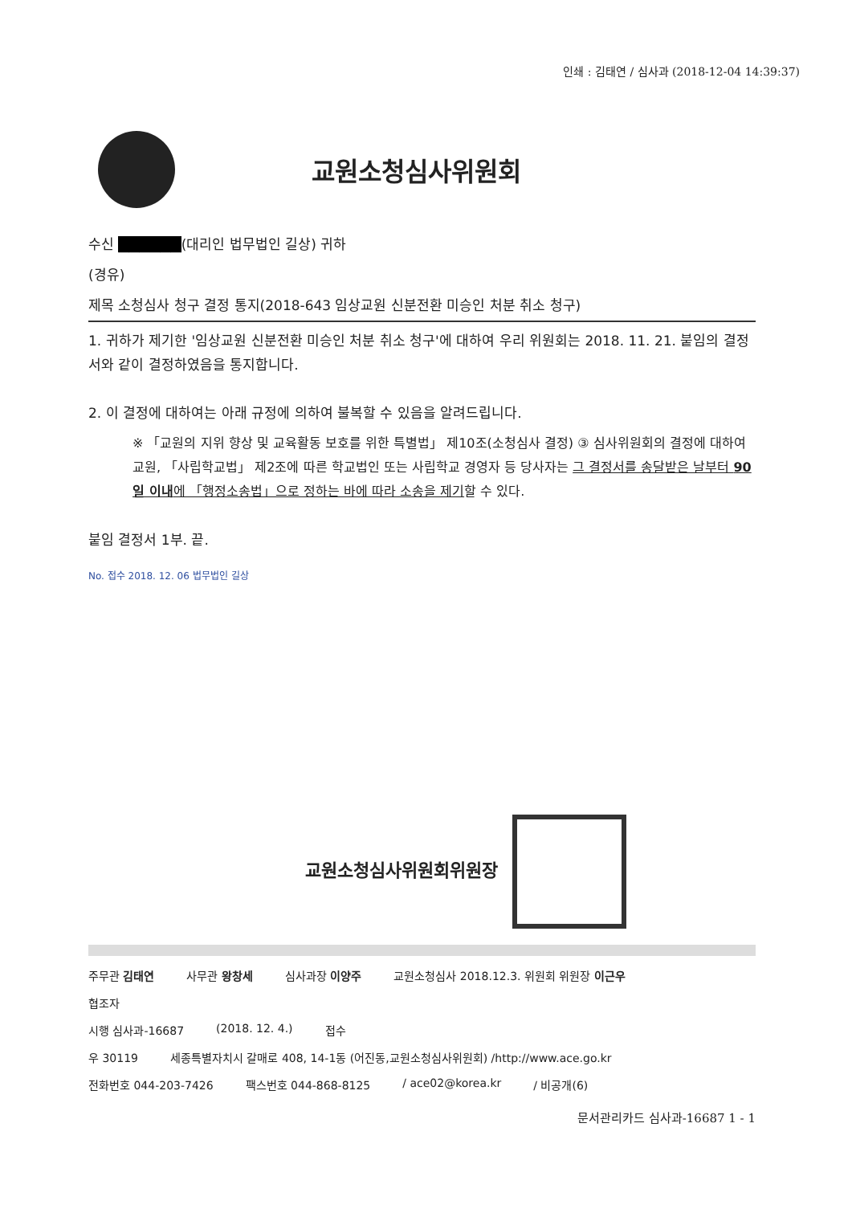인쇄 : 김태연 / 심사과 (2018-12-04 14:39:37)
교원소청심사위원회
수신 ██████(대리인 법무법인 길상) 귀하
(경유)
제목 소청심사 청구 결정 통지(2018-643 임상교원 신분전환 미승인 처분 취소 청구)
1. 귀하가 제기한 '임상교원 신분전환 미승인 처분 취소 청구'에 대하여 우리 위원회는 2018. 11. 21. 붙임의 결정서와 같이 결정하였음을 통지합니다.
2. 이 결정에 대하여는 아래 규정에 의하여 불복할 수 있음을 알려드립니다.
※ 「교원의 지위 향상 및 교육활동 보호를 위한 특별법」 제10조(소청심사 결정) ③ 심사위원회의 결정에 대하여 교원, 「사립학교법」 제2조에 따른 학교법인 또는 사립학교 경영자 등 당사자는 그 결정서를 송달받은 날부터 90일 이내에 「행정소송법」으로 정하는 바에 따라 소송을 제기할 수 있다.
붙임 결정서 1부. 끝.
No. 접수 2018. 12. 06 법무법인 길상
교원소청심사위원회위원장
주무관 김태연 사무관 왕창세 심사과장 이양주 교원소청심사 2018.12.3. 위원회 위원장 이근우
협조자
시행 심사과-16687 (2018. 12. 4.) 접수
우 30119 세종특별자치시 갈매로 408, 14-1동 (어진동,교원소청심사위원회) /http://www.ace.go.kr
전화번호 044-203-7426 팩스번호 044-868-8125 / ace02@korea.kr / 비공개(6)
문서관리카드 심사과-16687 1 - 1